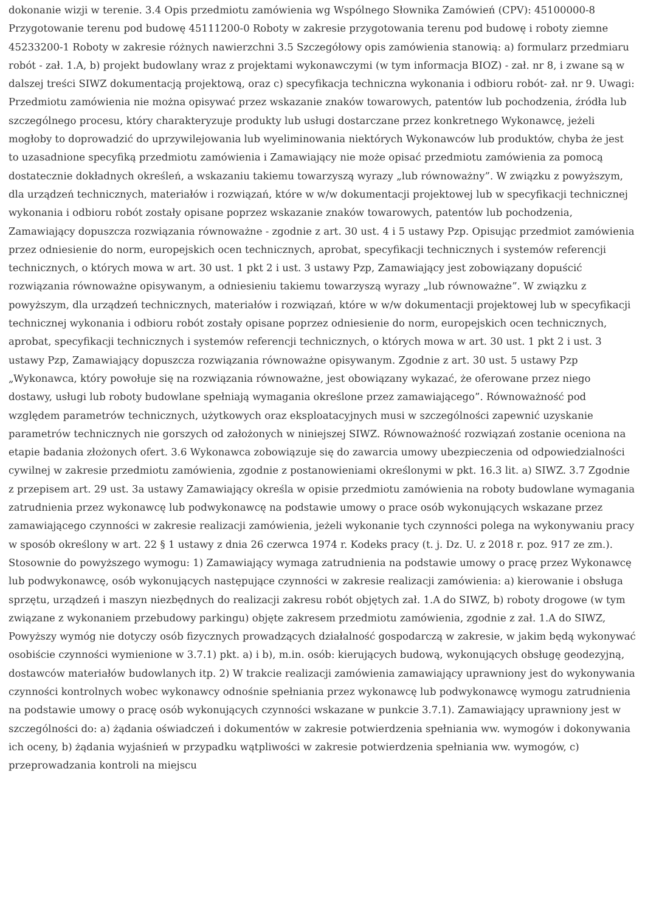dokonanie wizji w terenie. 3.4 Opis przedmiotu zamówienia wg Wspólnego Słownika Zamówień (CPV): 45100000-8 Przygotowanie terenu pod budowę 45111200-0 Roboty w zakresie przygotowania terenu pod budowę i roboty ziemne 45233200-1 Roboty w zakresie różnych nawierzchni 3.5 Szczegółowy opis zamówienia stanowią: a) formularz przedmiaru robót - zał. 1.A, b) projekt budowlany wraz z projektami wykonawczymi (w tym informacja BIOZ) - zał. nr 8, i zwane są w dalszej treści SIWZ dokumentacją projektową, oraz c) specyfikacja techniczna wykonania i odbioru robót- zał. nr 9. Uwagi: Przedmiotu zamówienia nie można opisywać przez wskazanie znaków towarowych, patentów lub pochodzenia, źródła lub szczególnego procesu, który charakteryzuje produkty lub usługi dostarczane przez konkretnego Wykonawcę, jeżeli mogłoby to doprowadzić do uprzywilejowania lub wyeliminowania niektórych Wykonawców lub produktów, chyba że jest to uzasadnione specyfiką przedmiotu zamówienia i Zamawiający nie może opisać przedmiotu zamówienia za pomocą dostatecznie dokładnych określeń, a wskazaniu takiemu towarzyszą wyrazy „lub równoważny”. W związku z powyższym, dla urządzeń technicznych, materiałów i rozwiązań, które w w/w dokumentacji projektowej lub w specyfikacji technicznej wykonania i odbioru robót zostały opisane poprzez wskazanie znaków towarowych, patentów lub pochodzenia, Zamawiający dopuszcza rozwiązania równoważne - zgodnie z art. 30 ust. 4 i 5 ustawy Pzp. Opisując przedmiot zamówienia przez odniesienie do norm, europejskich ocen technicznych, aprobat, specyfikacji technicznych i systemów referencji technicznych, o których mowa w art. 30 ust. 1 pkt 2 i ust. 3 ustawy Pzp, Zamawiający jest zobowiązany dopuścić rozwiązania równoważne opisywanym, a odniesieniu takiemu towarzyszą wyrazy „lub równoważne”. W związku z powyższym, dla urządzeń technicznych, materiałów i rozwiązań, które w w/w dokumentacji projektowej lub w specyfikacji technicznej wykonania i odbioru robót zostały opisane poprzez odniesienie do norm, europejskich ocen technicznych, aprobat, specyfikacji technicznych i systemów referencji technicznych, o których mowa w art. 30 ust. 1 pkt 2 i ust. 3 ustawy Pzp, Zamawiający dopuszcza rozwiązania równoważne opisywanym. Zgodnie z art. 30 ust. 5 ustawy Pzp „Wykonawca, który powołuje się na rozwiązania równoważne, jest obowiązany wykazać, że oferowane przez niego dostawy, usługi lub roboty budowlane spełniają wymagania określone przez zamawiającego”. Równoważność pod względem parametrów technicznych, użytkowych oraz eksploatacyjnych musi w szczególności zapewnić uzyskanie parametrów technicznych nie gorszych od założonych w niniejszej SIWZ. Równoważność rozwiązań zostanie oceniona na etapie badania złożonych ofert. 3.6 Wykonawca zobowiązuje się do zawarcia umowy ubezpieczenia od odpowiedzialności cywilnej w zakresie przedmiotu zamówienia, zgodnie z postanowieniami określonymi w pkt. 16.3 lit. a) SIWZ. 3.7 Zgodnie z przepisem art. 29 ust. 3a ustawy Zamawiający określa w opisie przedmiotu zamówienia na roboty budowlane wymagania zatrudnienia przez wykonawcę lub podwykonawcę na podstawie umowy o prace osób wykonujących wskazane przez zamawiającego czynności w zakresie realizacji zamówienia, jeżeli wykonanie tych czynności polega na wykonywaniu pracy w sposób określony w art. 22 § 1 ustawy z dnia 26 czerwca 1974 r. Kodeks pracy (t. j. Dz. U. z 2018 r. poz. 917 ze zm.). Stosownie do powyższego wymogu: 1) Zamawiający wymaga zatrudnienia na podstawie umowy o pracę przez Wykonawcę lub podwykonawcę, osób wykonujących następujące czynności w zakresie realizacji zamówienia: a) kierowanie i obsługa sprzętu, urządzeń i maszyn niezbędnych do realizacji zakresu robót objętych zał. 1.A do SIWZ, b) roboty drogowe (w tym związane z wykonaniem przebudowy parkingu) objęte zakresem przedmiotu zamówienia, zgodnie z zał. 1.A do SIWZ, Powyższy wymóg nie dotyczy osób fizycznych prowadzących działalność gospodarczą w zakresie, w jakim będą wykonywać osobiście czynności wymienione w 3.7.1) pkt. a) i b), m.in. osób: kierujących budową, wykonujących obsługę geodezyjną, dostawców materiałów budowlanych itp. 2) W trakcie realizacji zamówienia zamawiający uprawniony jest do wykonywania czynności kontrolnych wobec wykonawcy odnośnie spełniania przez wykonawcę lub podwykonawcę wymogu zatrudnienia na podstawie umowy o pracę osób wykonujących czynności wskazane w punkcie 3.7.1). Zamawiający uprawniony jest w szczególności do: a) żądania oświadczeń i dokumentów w zakresie potwierdzenia spełniania ww. wymogów i dokonywania ich oceny, b) żądania wyjaśnień w przypadku wątpliwości w zakresie potwierdzenia spełniania ww. wymogów, c) przeprowadzania kontroli na miejscu